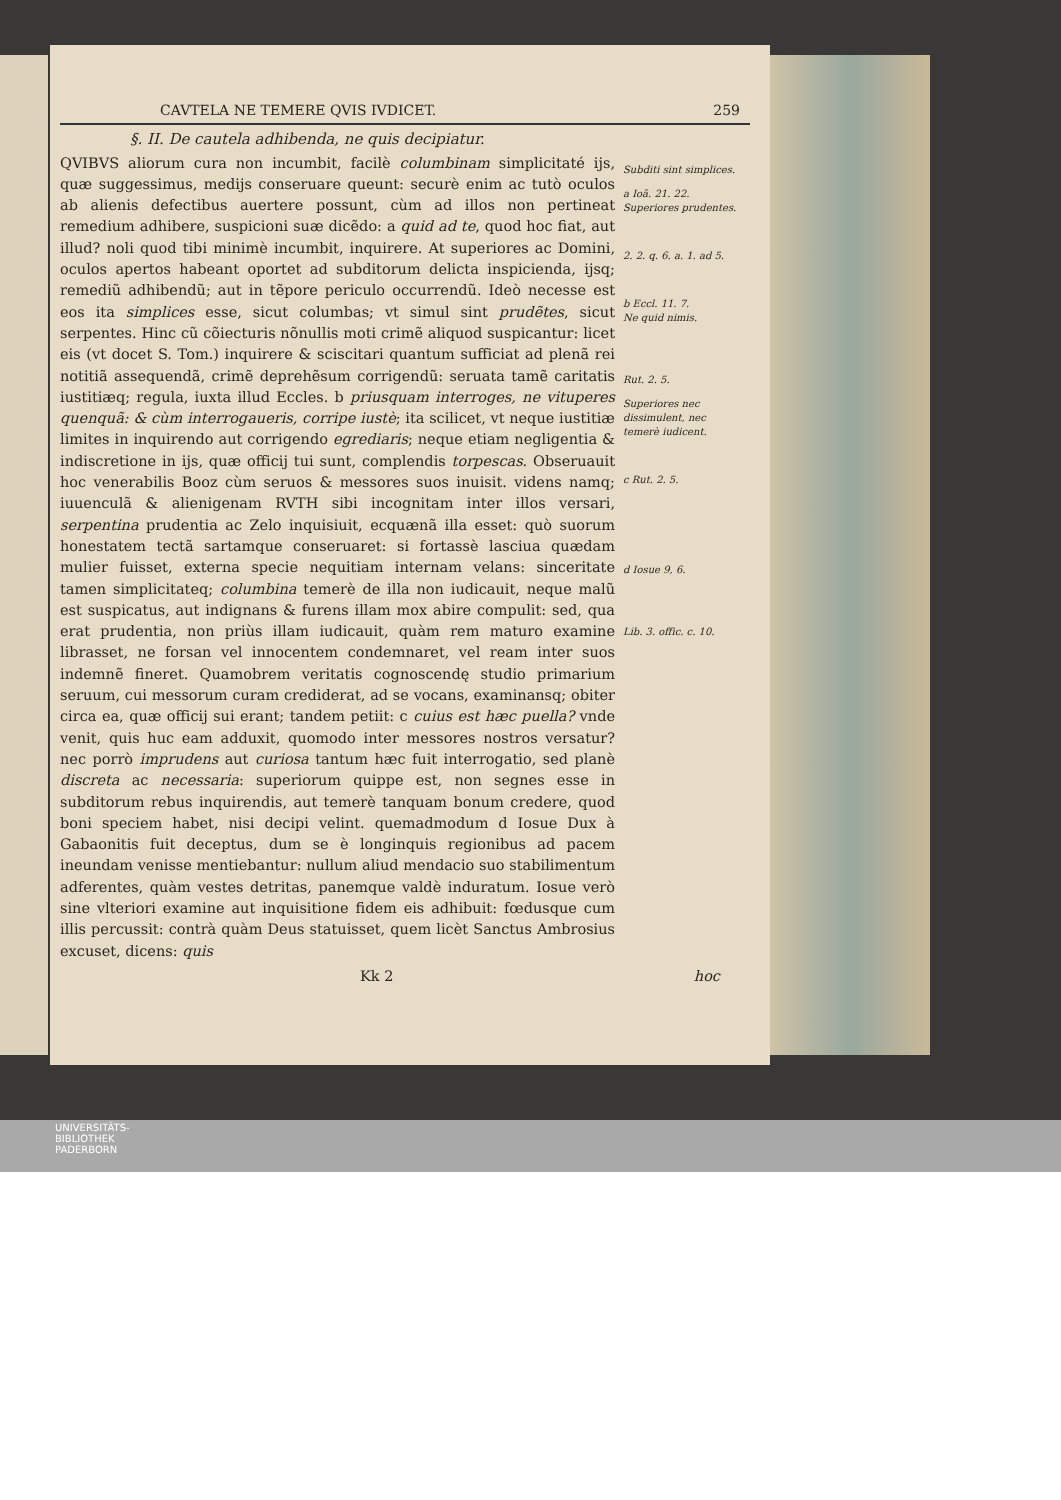CAVTELA NE TEMERE QVIS IVDICET. 259
§. II. De cautela adhibenda, ne quis decipiatur.
QVIBVS aliorum cura non incumbit, facilè columbinam simplicitaté ijs, quæ suggessimus, medijs conseruare queunt: securè enim ac tutò oculos ab alienis defectibus auertere possunt, cùm ad illos non pertineat remedium adhibere, suspicioni suæ dicẽdo: a quid ad te, quod hoc fiat, aut illud? noli quod tibi minimè incumbit, inquirere. At superiores ac Domini, oculos apertos habeant oportet ad subditorum delicta inspicienda, ijsq; remediũ adhibendũ; aut in tẽpore periculo occurrendũ. Ideò necesse est eos ita simplices esse, sicut columbas; vt simul sint prudẽtes, sicut serpentes. Hinc cũ cõiecturis nõnullis moti crimẽ aliquod suspicantur: licet eis (vt docet S. Tom.) inquirere & sciscitari quantum sufficiat ad plenã rei notitiã assequendã, crimẽ deprehẽsum corrigendũ: seruata tamẽ caritatis iustitiæq; regula, iuxta illud Eccles. b priusquam interroges, ne vituperes quenquã: & cùm interrogaueris, corripe iustè; ita scilicet, vt neque iustitiæ limites in inquirendo aut corrigendo egrediaris; neque etiam negligentia & indiscretione in ijs, quæ officij tui sunt, complendis torpescas. Obseruauit hoc venerabilis Booz cùm seruos & messores suos inuisit. videns namq; iuuenculã & alienigenam RVTH sibi incognitam inter illos versari, serpentina prudentia ac Zelo inquisiuit, ecquænã illa esset: quò suorum honestatem tectã sartamque conseruaret: si fortassè lasciua quædam mulier fuisset, externa specie nequitiam internam velans: sinceritate tamen simplicitateq; columbina temerè de illa non iudicauit, neque malũ est suspicatus, aut indignans & furens illam mox abire compulit: sed, qua erat prudentia, non priùs illam iudicauit, quàm rem maturo examine librasset, ne forsan vel innocentem condemnaret, vel ream inter suos indemnẽ fineret. Quamobrem veritatis cognoscendę studio primarium seruum, cui messorum curam crediderat, ad se vocans, examinansq; obiter circa ea, quæ officij sui erant; tandem petiit: c cuius est hæc puella? vnde venit, quis huc eam adduxit, quomodo inter messores nostros versatur? nec porrò imprudens aut curiosa tantum hæc fuit interrogatio, sed planè discreta ac necessaria: superiorum quippe est, non segnes esse in subditorum rebus inquirendis, aut temerè tanquam bonum credere, quod boni speciem habet, nisi decipi velint. quemadmodum d Iosue Dux à Gabaonitis fuit deceptus, dum se è longinquis regionibus ad pacem ineundam venisse mentiebantur: nullum aliud mendacio suo stabilimentum adferentes, quàm vestes detritas, panemque valdè induratum. Iosue verò sine vlteriori examine aut inquisitione fidem eis adhibuit: fœdusque cum illis percussit: contrà quàm Deus statuisset, quem licèt Sanctus Ambrosius excuset, dicens: quis
Subditi sint simplices.
a Ioã. 21. 22.
Superiores prudentes.
2. 2. q. 6. a. 1. ad 5.
b Eccl. 11. 7.
Ne quid nimis.
Rut. 2. 5.
Superiores nec dissimulent, nec temerè iudicent.
c Rut. 2. 5.
d Iosue 9, 6.
Lib. 3. offic. c. 10.
Kk 2 hoc
UNIVERSITÄTS-
BIBLIOTHEK
PADERBORN